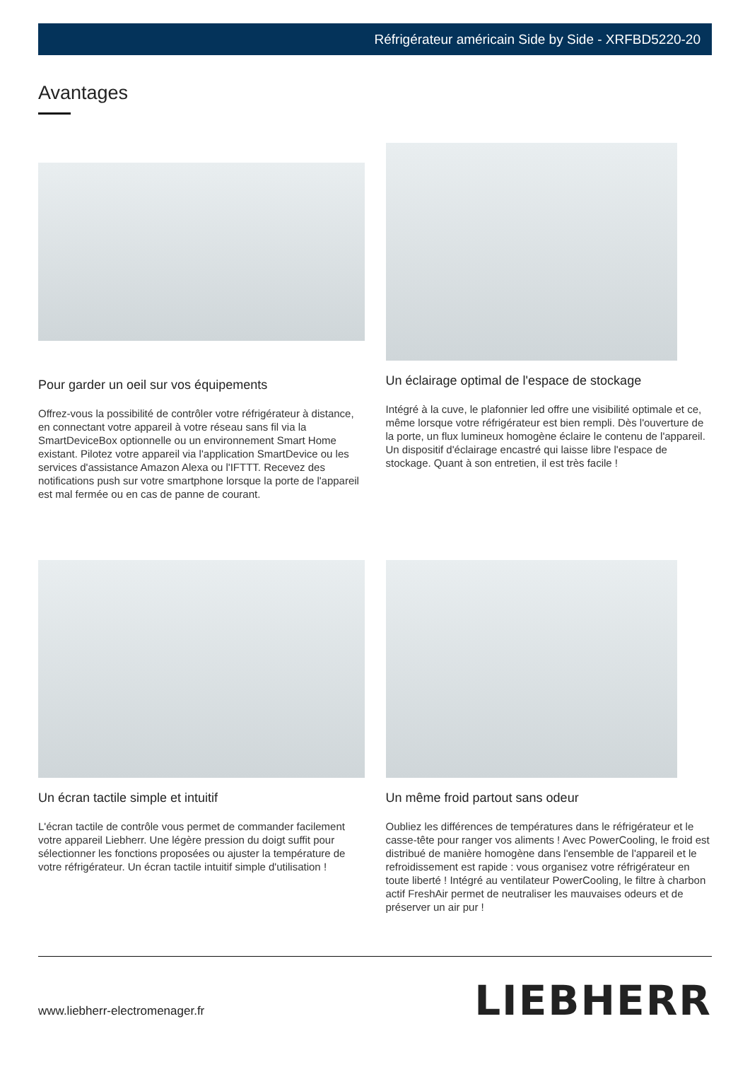Réfrigérateur américain Side by Side - XRFBD5220-20
Avantages
Pour garder un oeil sur vos équipements
Offrez-vous la possibilité de contrôler votre réfrigérateur à distance, en connectant votre appareil à votre réseau sans fil via la SmartDeviceBox optionnelle ou un environnement Smart Home existant. Pilotez votre appareil via l'application SmartDevice ou les services d'assistance Amazon Alexa ou l'IFTTT. Recevez des notifications push sur votre smartphone lorsque la porte de l'appareil est mal fermée ou en cas de panne de courant.
Un éclairage optimal de l'espace de stockage
Intégré à la cuve, le plafonnier led offre une visibilité optimale et ce, même lorsque votre réfrigérateur est bien rempli. Dès l'ouverture de la porte, un flux lumineux homogène éclaire le contenu de l'appareil. Un dispositif d'éclairage encastré qui laisse libre l'espace de stockage. Quant à son entretien, il est très facile !
Un écran tactile simple et intuitif
L'écran tactile de contrôle vous permet de commander facilement votre appareil Liebherr. Une légère pression du doigt suffit pour sélectionner les fonctions proposées ou ajuster la température de votre réfrigérateur. Un écran tactile intuitif simple d'utilisation !
Un même froid partout sans odeur
Oubliez les différences de températures dans le réfrigérateur et le casse-tête pour ranger vos aliments ! Avec PowerCooling, le froid est distribué de manière homogène dans l'ensemble de l'appareil et le refroidissement est rapide : vous organisez votre réfrigérateur en toute liberté ! Intégré au ventilateur PowerCooling, le filtre à charbon actif FreshAir permet de neutraliser les mauvaises odeurs et de préserver un air pur !
www.liebherr-electromenager.fr LIEBHERR